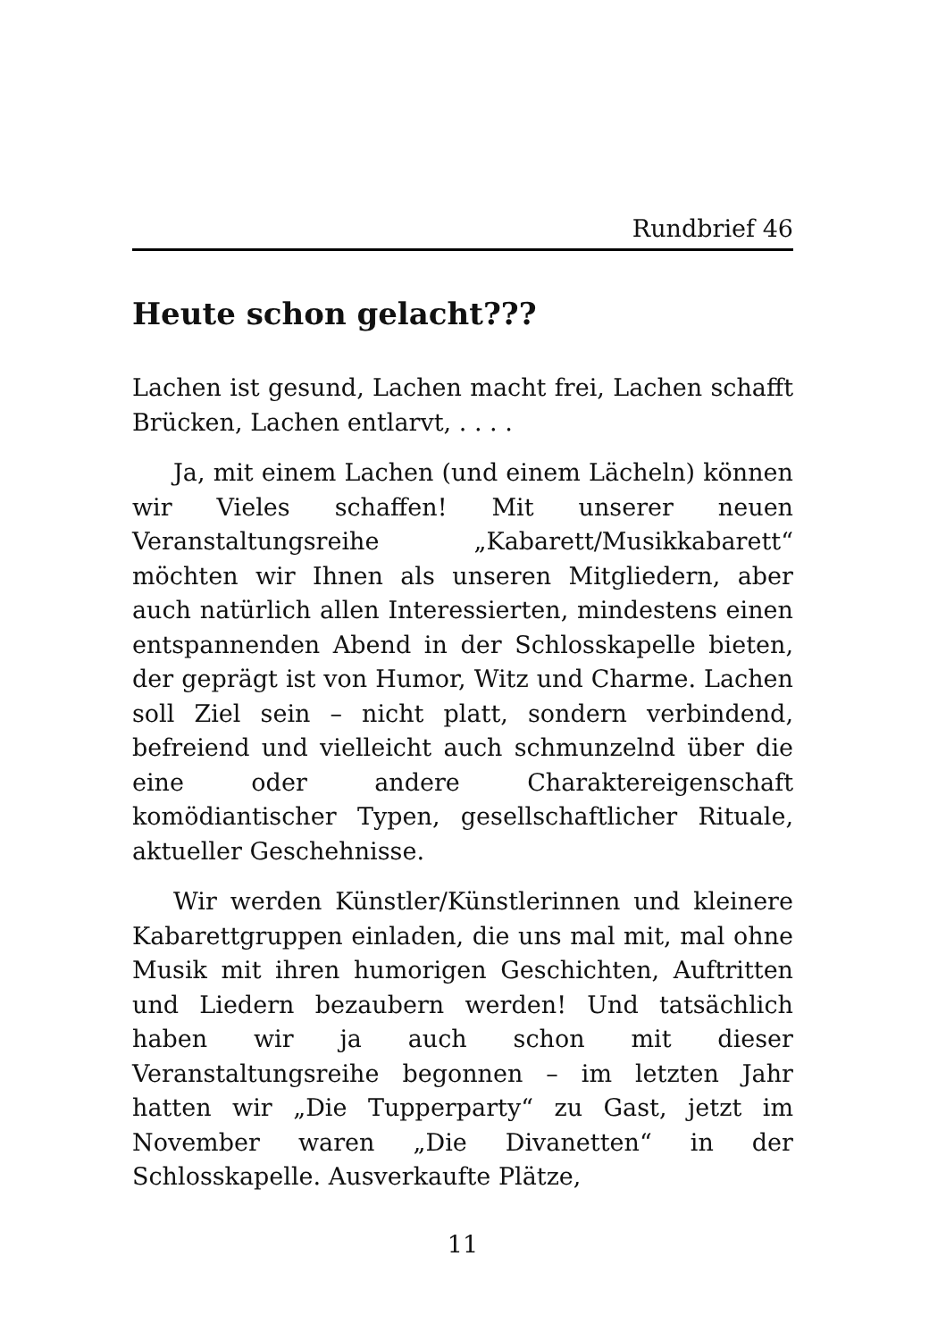Rundbrief 46
Heute schon gelacht???
Lachen ist gesund, Lachen macht frei, Lachen schafft Brücken, Lachen entlarvt, . . . .
Ja, mit einem Lachen (und einem Lächeln) können wir Vieles schaffen! Mit unserer neuen Veranstaltungsreihe „Kabarett/Musikkabarett“ möchten wir Ihnen als unseren Mitgliedern, aber auch natürlich allen Interessierten, mindestens einen entspannenden Abend in der Schlosskapelle bieten, der geprägt ist von Humor, Witz und Charme. Lachen soll Ziel sein – nicht platt, sondern verbindend, befreiend und vielleicht auch schmunzelnd über die eine oder andere Charaktereigenschaft komödiantischer Typen, gesellschaftlicher Rituale, aktueller Geschehnisse.
Wir werden Künstler/Künstlerinnen und kleinere Kabarettgruppen einladen, die uns mal mit, mal ohne Musik mit ihren humorigen Geschichten, Auftritten und Liedern bezaubern werden! Und tatsächlich haben wir ja auch schon mit dieser Veranstaltungsreihe begonnen – im letzten Jahr hatten wir „Die Tupperparty“ zu Gast, jetzt im November waren „Die Divanetten“ in der Schlosskapelle. Ausverkaufte Plätze,
11